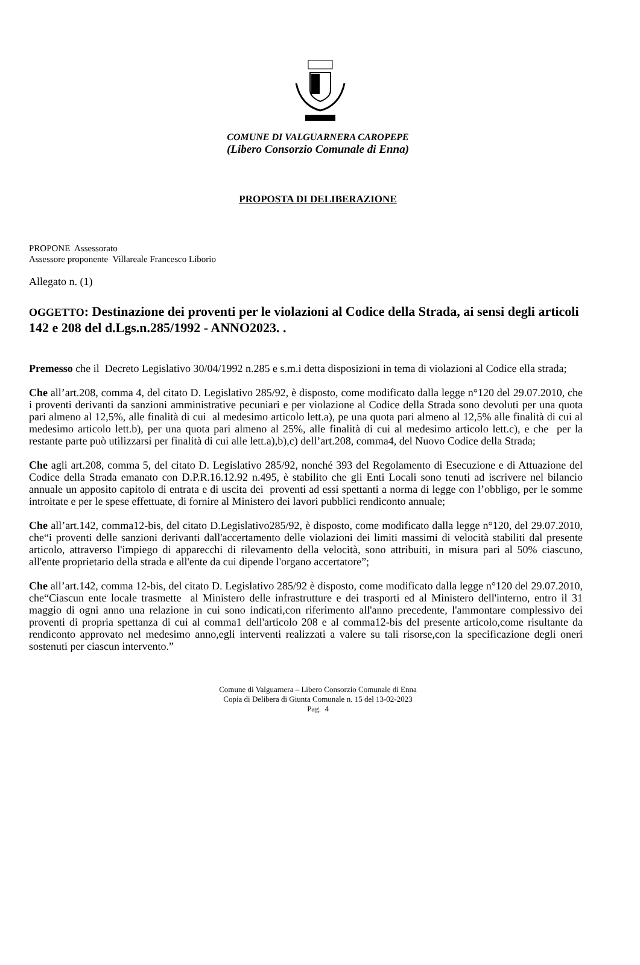COMUNE DI VALGUARNERA CAROPEPE
(Libero Consorzio Comunale di Enna)
PROPOSTA DI DELIBERAZIONE
PROPONE Assessorato
Assessore proponente Villareale Francesco Liborio
Allegato n. (1)
OGGETTO: Destinazione dei proventi per le violazioni al Codice della Strada, ai sensi degli articoli 142 e 208 del d.Lgs.n.285/1992 - ANNO2023. .
Premesso che il Decreto Legislativo 30/04/1992 n.285 e s.m.i detta disposizioni in tema di violazioni al Codice ella strada;
Che all’art.208, comma 4, del citato D. Legislativo 285/92, è disposto, come modificato dalla legge n°120 del 29.07.2010, che i proventi derivanti da sanzioni amministrative pecuniari e per violazione al Codice della Strada sono devoluti per una quota pari almeno al 12,5%, alle finalità di cui al medesimo articolo lett.a), pe una quota pari almeno al 12,5% alle finalità di cui al medesimo articolo lett.b), per una quota pari almeno al 25%, alle finalità di cui al medesimo articolo lett.c), e che per la restante parte può utilizzarsi per finalità di cui alle lett.a),b),c) dell’art.208, comma4, del Nuovo Codice della Strada;
Che agli art.208, comma 5, del citato D. Legislativo 285/92, nonché 393 del Regolamento di Esecuzione e di Attuazione del Codice della Strada emanato con D.P.R.16.12.92 n.495, è stabilito che gli Enti Locali sono tenuti ad iscrivere nel bilancio annuale un apposito capitolo di entrata e di uscita dei proventi ad essi spettanti a norma di legge con l’obbligo, per le somme introitate e per le spese effettuate, di fornire al Ministero dei lavori pubblici rendiconto annuale;
Che all’art.142, comma12-bis, del citato D.Legislativo285/92, è disposto, come modificato dalla legge n°120, del 29.07.2010, che“i proventi delle sanzioni derivanti dall'accertamento delle violazioni dei limiti massimi di velocità stabiliti dal presente articolo, attraverso l'impiego di apparecchi di rilevamento della velocità, sono attribuiti, in misura pari al 50% ciascuno, all'ente proprietario della strada e all'ente da cui dipende l'organo accertatore”;
Che all’art.142, comma 12-bis, del citato D. Legislativo 285/92 è disposto, come modificato dalla legge n°120 del 29.07.2010, che“Ciascun ente locale trasmette al Ministero delle infrastrutture e dei trasporti ed al Ministero dell'interno, entro il 31 maggio di ogni anno una relazione in cui sono indicati,con riferimento all'anno precedente, l'ammontare complessivo dei proventi di propria spettanza di cui al comma1 dell'articolo 208 e al comma12-bis del presente articolo,come risultante da rendiconto approvato nel medesimo anno,egli interventi realizzati a valere su tali risorse,con la specificazione degli oneri sostenuti per ciascun intervento.”
Comune di Valguarnera – Libero Consorzio Comunale di Enna
Copia di Delibera di Giunta Comunale n. 15 del 13-02-2023
Pag. 4